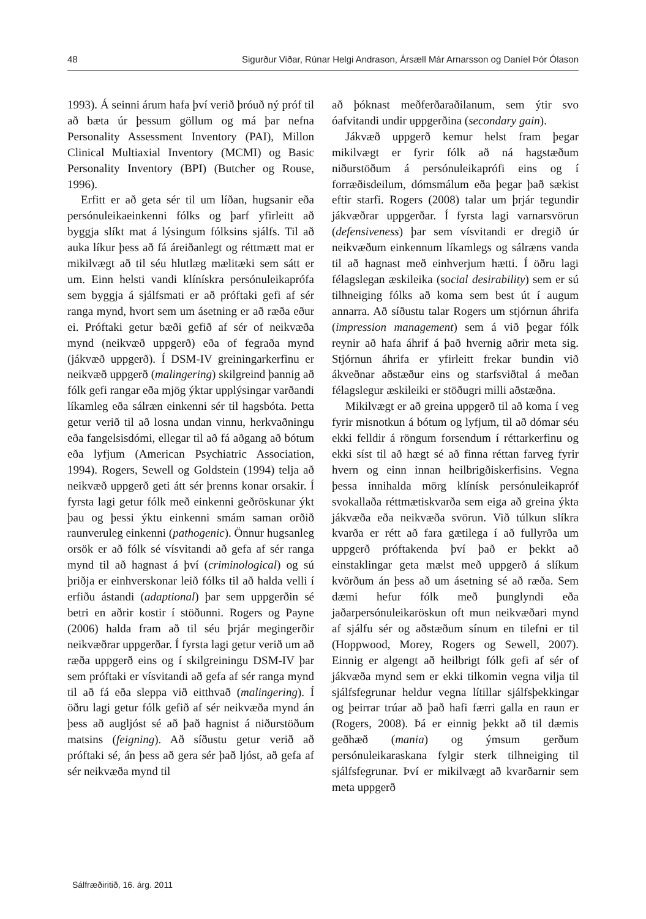48 Sigurður Viðar, Rúnar Helgi Andrason, Ársæll Már Arnarsson og Daníel Þór Ólason
1993). Á seinni árum hafa því verið þróuð ný próf til að bæta úr þessum göllum og má þar nefna Personality Assessment Inventory (PAI), Millon Clinical Multiaxial Inventory (MCMI) og Basic Personality Inventory (BPI) (Butcher og Rouse, 1996).
Erfitt er að geta sér til um líðan, hugsanir eða persónuleikaeinkenni fólks og þarf yfirleitt að byggja slíkt mat á lýsingum fólksins sjálfs. Til að auka líkur þess að fá áreiðanlegt og réttmætt mat er mikilvægt að til séu hlutlæg mælitæki sem sátt er um. Einn helsti vandi klínískra persónuleikaprófa sem byggja á sjálfsmati er að próftaki gefi af sér ranga mynd, hvort sem um ásetning er að ræða eður ei. Próftaki getur bæði gefið af sér of neikvæða mynd (neikvæð uppgerð) eða of fegraða mynd (jákvæð uppgerð). Í DSM-IV greiningarkerfinu er neikvæð uppgerð (malingering) skilgreind þannig að fólk gefi rangar eða mjög ýktar upplýsingar varðandi líkamleg eða sálræn einkenni sér til hagsbóta. Þetta getur verið til að losna undan vinnu, herkvaðningu eða fangelsisdómi, ellegar til að fá aðgang að bótum eða lyfjum (American Psychiatric Association, 1994). Rogers, Sewell og Goldstein (1994) telja að neikvæð uppgerð geti átt sér þrenns konar orsakir. Í fyrsta lagi getur fólk með einkenni geðröskunar ýkt þau og þessi ýktu einkenni smám saman orðið raunveruleg einkenni (pathogenic). Önnur hugsanleg orsök er að fólk sé vísvitandi að gefa af sér ranga mynd til að hagnast á því (criminological) og sú þriðja er einhverskonar leið fólks til að halda velli í erfiðu ástandi (adaptional) þar sem uppgerðin sé betri en aðrir kostir í stöðunni. Rogers og Payne (2006) halda fram að til séu þrjár megingerðir neikvæðrar uppgerðar. Í fyrsta lagi getur verið um að ræða uppgerð eins og í skilgreiningu DSM-IV þar sem próftaki er vísvitandi að gefa af sér ranga mynd til að fá eða sleppa við eitthvað (malingering). Í öðru lagi getur fólk gefið af sér neikvæða mynd án þess að augljóst sé að það hagnist á niðurstöðum matsins (feigning). Að síðustu getur verið að próftaki sé, án þess að gera sér það ljóst, að gefa af sér neikvæða mynd til
að þóknast meðferðaraðilanum, sem ýtir svo óafvitandi undir uppgerðina (secondary gain).
Jákvæð uppgerð kemur helst fram þegar mikilvægt er fyrir fólk að ná hagstæðum niðurstöðum á persónuleikaprófi eins og í forræðisdeilum, dómsmálum eða þegar það sækist eftir starfi. Rogers (2008) talar um þrjár tegundir jákvæðrar uppgerðar. Í fyrsta lagi varnarsvörun (defensiveness) þar sem vísvitandi er dregið úr neikvæðum einkennum líkamlegs og sálræns vanda til að hagnast með einhverjum hætti. Í öðru lagi félagslegan æskileika (social desirability) sem er sú tilhneiging fólks að koma sem best út í augum annarra. Að síðustu talar Rogers um stjórnun áhrifa (impression management) sem á við þegar fólk reynir að hafa áhrif á það hvernig aðrir meta sig. Stjórnun áhrifa er yfirleitt frekar bundin við ákveðnar aðstæður eins og starfsviðtal á meðan félagslegur æskileiki er stöðugri milli aðstæðna.
Mikilvægt er að greina uppgerð til að koma í veg fyrir misnotkun á bótum og lyfjum, til að dómar séu ekki felldir á röngum forsendum í réttarkerfinu og ekki síst til að hægt sé að finna réttan farveg fyrir hvern og einn innan heilbrigðiskerfisins. Vegna þessa innihalda mörg klínísk persónuleikapróf svokallaða réttmætiskvarða sem eiga að greina ýkta jákvæða eða neikvæða svörun. Við túlkun slíkra kvarða er rétt að fara gætilega í að fullyrða um uppgerð próftakenda því það er þekkt að einstaklingar geta mælst með uppgerð á slíkum kvörðum án þess að um ásetning sé að ræða. Sem dæmi hefur fólk með þunglyndi eða jaðarpersónuleikaröskun oft mun neikvæðari mynd af sjálfu sér og aðstæðum sínum en tilefni er til (Hoppwood, Morey, Rogers og Sewell, 2007). Einnig er algengt að heilbrigt fólk gefi af sér of jákvæða mynd sem er ekki tilkomin vegna vilja til sjálfsfegrunar heldur vegna lítillar sjálfsþekkingar og þeirrar trúar að það hafi færri galla en raun er (Rogers, 2008). Þá er einnig þekkt að til dæmis geðhæð (mania) og ýmsum gerðum persónuleikaraskana fylgir sterk tilhneiging til sjálfsfegrunar. Því er mikilvægt að kvarðarnir sem meta uppgerð
Sálfræðiritið, 16. árg. 2011